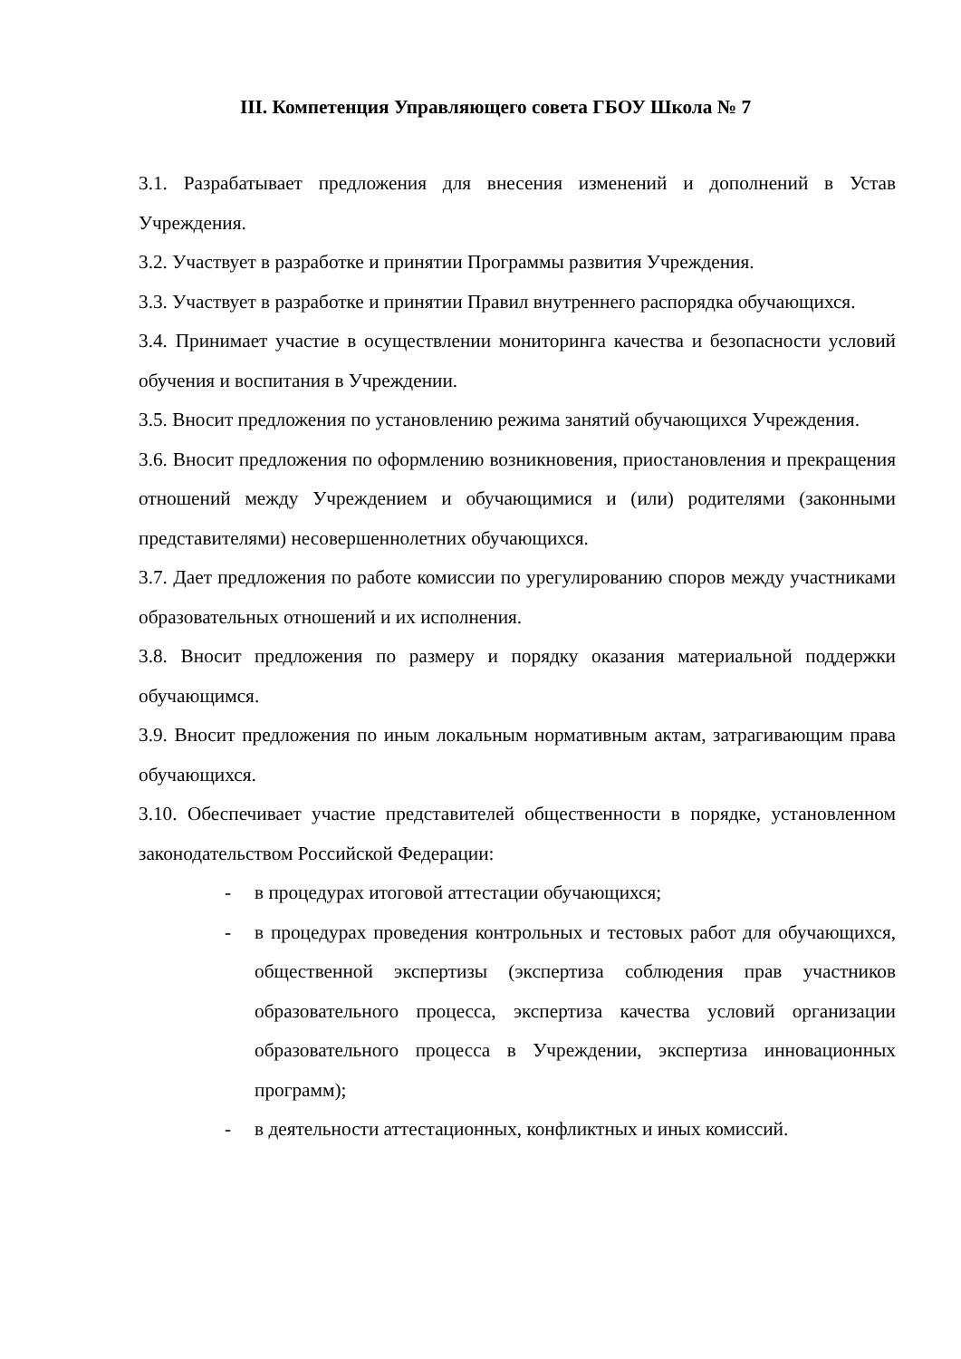III. Компетенция Управляющего совета ГБОУ Школа № 7
3.1. Разрабатывает предложения для внесения изменений и дополнений в Устав Учреждения.
3.2. Участвует в разработке и принятии Программы развития Учреждения.
3.3. Участвует в разработке и принятии Правил внутреннего распорядка обучающихся.
3.4. Принимает участие в осуществлении мониторинга качества и безопасности условий обучения и воспитания в Учреждении.
3.5. Вносит предложения по установлению режима занятий обучающихся Учреждения.
3.6. Вносит предложения по оформлению возникновения, приостановления и прекращения отношений между Учреждением и обучающимися и (или) родителями (законными представителями) несовершеннолетних обучающихся.
3.7. Дает предложения по работе комиссии по урегулированию споров между участниками образовательных отношений и их исполнения.
3.8. Вносит предложения по размеру и порядку оказания материальной поддержки обучающимся.
3.9. Вносит предложения по иным локальным нормативным актам, затрагивающим права обучающихся.
3.10. Обеспечивает участие представителей общественности в порядке, установленном законодательством Российской Федерации:
- в процедурах итоговой аттестации обучающихся;
- в процедурах проведения контрольных и тестовых работ для обучающихся, общественной экспертизы (экспертиза соблюдения прав участников образовательного процесса, экспертиза качества условий организации образовательного процесса в Учреждении, экспертиза инновационных программ);
- в деятельности аттестационных, конфликтных и иных комиссий.